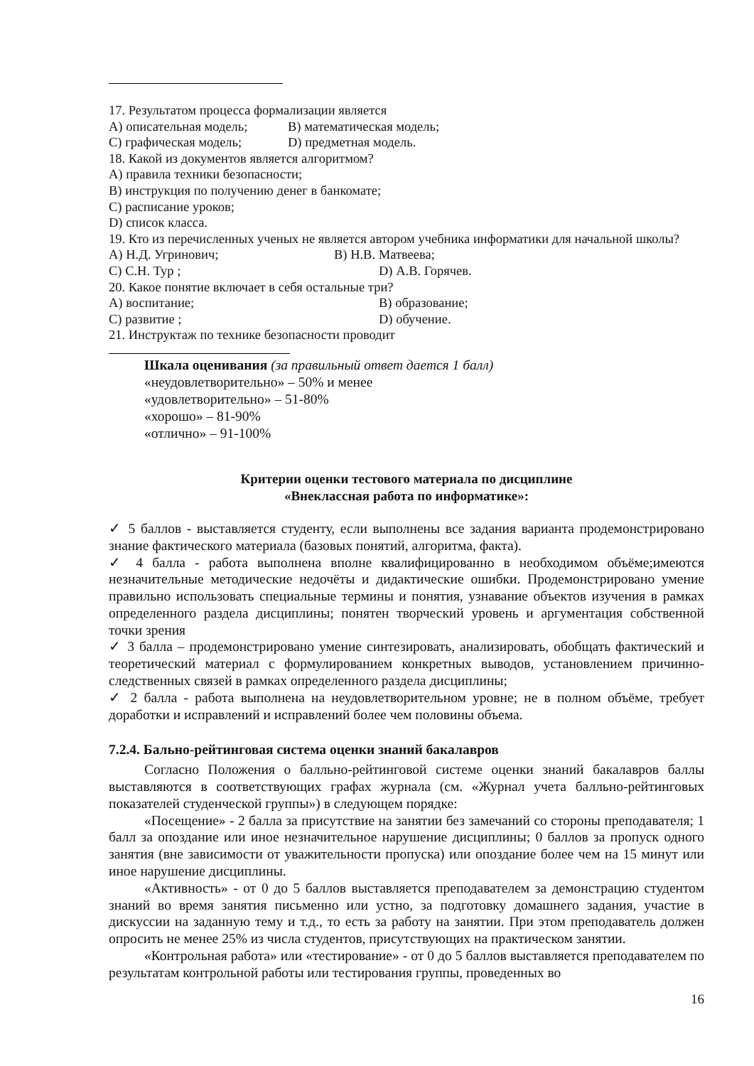17. Результатом процесса формализации является
A) описательная модель; B) математическая модель;
C) графическая модель; D) предметная модель.
18. Какой из документов является алгоритмом?
A) правила техники безопасности;
B) инструкция по получению денег в банкомате;
C) расписание уроков;
D) список класса.
19. Кто из перечисленных ученых не является автором учебника информатики для начальной школы?
A) Н.Д. Угринович; B) Н.В. Матвеева;
C) С.Н. Тур ; D) А.В. Горячев.
20. Какое понятие включает в себя остальные три?
A) воспитание; B) образование;
C) развитие ; D) обучение.
21. Инструктаж по технике безопасности проводит
Шкала оценивания (за правильный ответ дается 1 балл)
«неудовлетворительно» – 50% и менее
«удовлетворительно» – 51-80%
«хорошо» – 81-90%
«отлично» – 91-100%
Критерии оценки тестового материала по дисциплине
«Внеклассная работа по информатике»:
✓ 5 баллов - выставляется студенту, если выполнены все задания варианта продемонстрировано знание фактического материала (базовых понятий, алгоритма, факта).
✓ 4 балла - работа выполнена вполне квалифицированно в необходимом объёме;имеются незначительные методические недочёты и дидактические ошибки. Продемонстрировано умение правильно использовать специальные термины и понятия, узнавание объектов изучения в рамках определенного раздела дисциплины; понятен творческий уровень и аргументация собственной точки зрения
✓ 3 балла – продемонстрировано умение синтезировать, анализировать, обобщать фактический и теоретический материал с формулированием конкретных выводов, установлением причинно-следственных связей в рамках определенного раздела дисциплины;
✓ 2 балла - работа выполнена на неудовлетворительном уровне; не в полном объёме, требует доработки и исправлений и исправлений более чем половины объема.
7.2.4. Бально-рейтинговая система оценки знаний бакалавров
Согласно Положения о балльно-рейтинговой системе оценки знаний бакалавров баллы выставляются в соответствующих графах журнала (см. «Журнал учета балльно-рейтинговых показателей студенческой группы») в следующем порядке:
«Посещение» - 2 балла за присутствие на занятии без замечаний со стороны преподавателя; 1 балл за опоздание или иное незначительное нарушение дисциплины; 0 баллов за пропуск одного занятия (вне зависимости от уважительности пропуска) или опоздание более чем на 15 минут или иное нарушение дисциплины.
«Активность» - от 0 до 5 баллов выставляется преподавателем за демонстрацию студентом знаний во время занятия письменно или устно, за подготовку домашнего задания, участие в дискуссии на заданную тему и т.д., то есть за работу на занятии. При этом преподаватель должен опросить не менее 25% из числа студентов, присутствующих на практическом занятии.
«Контрольная работа» или «тестирование» - от 0 до 5 баллов выставляется преподавателем по результатам контрольной работы или тестирования группы, проведенных во
16